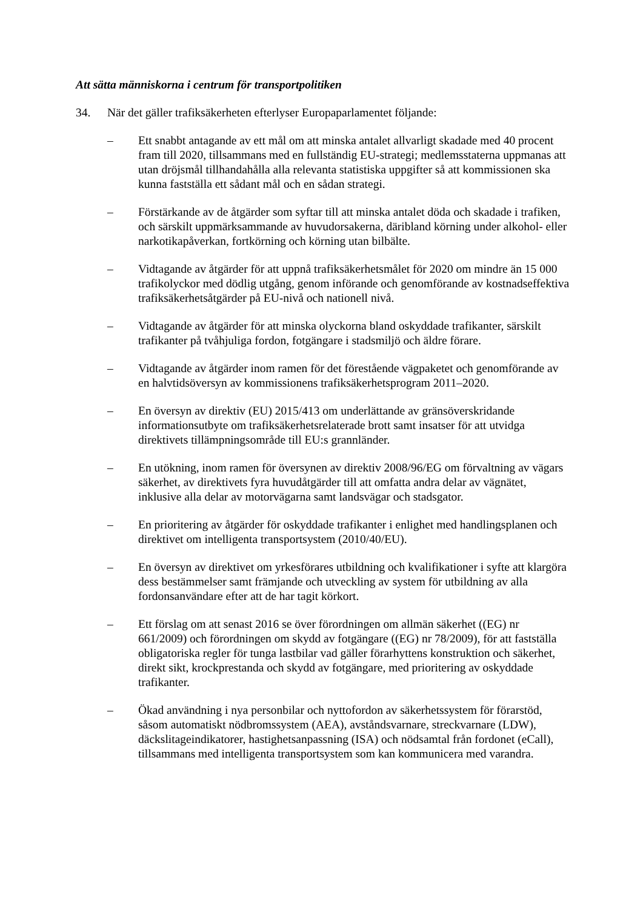Att sätta människorna i centrum för transportpolitiken
34. När det gäller trafiksäkerheten efterlyser Europaparlamentet följande:
– Ett snabbt antagande av ett mål om att minska antalet allvarligt skadade med 40 procent fram till 2020, tillsammans med en fullständig EU-strategi; medlemsstaterna uppmanas att utan dröjsmål tillhandahålla alla relevanta statistiska uppgifter så att kommissionen ska kunna fastställa ett sådant mål och en sådan strategi.
– Förstärkande av de åtgärder som syftar till att minska antalet döda och skadade i trafiken, och särskilt uppmärksammande av huvudorsakerna, däribland körning under alkohol- eller narkotikapåverkan, fortkörning och körning utan bilbälte.
– Vidtagande av åtgärder för att uppnå trafiksäkerhetsmålet för 2020 om mindre än 15 000 trafikolyckor med dödlig utgång, genom införande och genomförande av kostnadseffektiva trafiksäkerhetsåtgärder på EU-nivå och nationell nivå.
– Vidtagande av åtgärder för att minska olyckorna bland oskyddade trafikanter, särskilt trafikanter på tvåhjuliga fordon, fotgängare i stadsmiljö och äldre förare.
– Vidtagande av åtgärder inom ramen för det förestående vägpaketet och genomförande av en halvtidsöversyn av kommissionens trafiksäkerhetsprogram 2011–2020.
– En översyn av direktiv (EU) 2015/413 om underlättande av gränsöverskridande informationsutbyte om trafiksäkerhetsrelaterade brott samt insatser för att utvidga direktivets tillämpningsområde till EU:s grannländer.
– En utökning, inom ramen för översynen av direktiv 2008/96/EG om förvaltning av vägars säkerhet, av direktivets fyra huvudåtgärder till att omfatta andra delar av vägnätet, inklusive alla delar av motorvägarna samt landsvägar och stadsgator.
– En prioritering av åtgärder för oskyddade trafikanter i enlighet med handlingsplanen och direktivet om intelligenta transportsystem (2010/40/EU).
– En översyn av direktivet om yrkesförares utbildning och kvalifikationer i syfte att klargöra dess bestämmelser samt främjande och utveckling av system för utbildning av alla fordonsanvändare efter att de har tagit körkort.
– Ett förslag om att senast 2016 se över förordningen om allmän säkerhet ((EG) nr 661/2009) och förordningen om skydd av fotgängare ((EG) nr 78/2009), för att fastställa obligatoriska regler för tunga lastbilar vad gäller förarhyttens konstruktion och säkerhet, direkt sikt, krockprestanda och skydd av fotgängare, med prioritering av oskyddade trafikanter.
– Ökad användning i nya personbilar och nyttofordon av säkerhetssystem för förarstöd, såsom automatiskt nödbromssystem (AEA), avståndsvarnare, streckvarnare (LDW), däckslitageindikatorer, hastighetsanpassning (ISA) och nödsamtal från fordonet (eCall), tillsammans med intelligenta transportsystem som kan kommunicera med varandra.